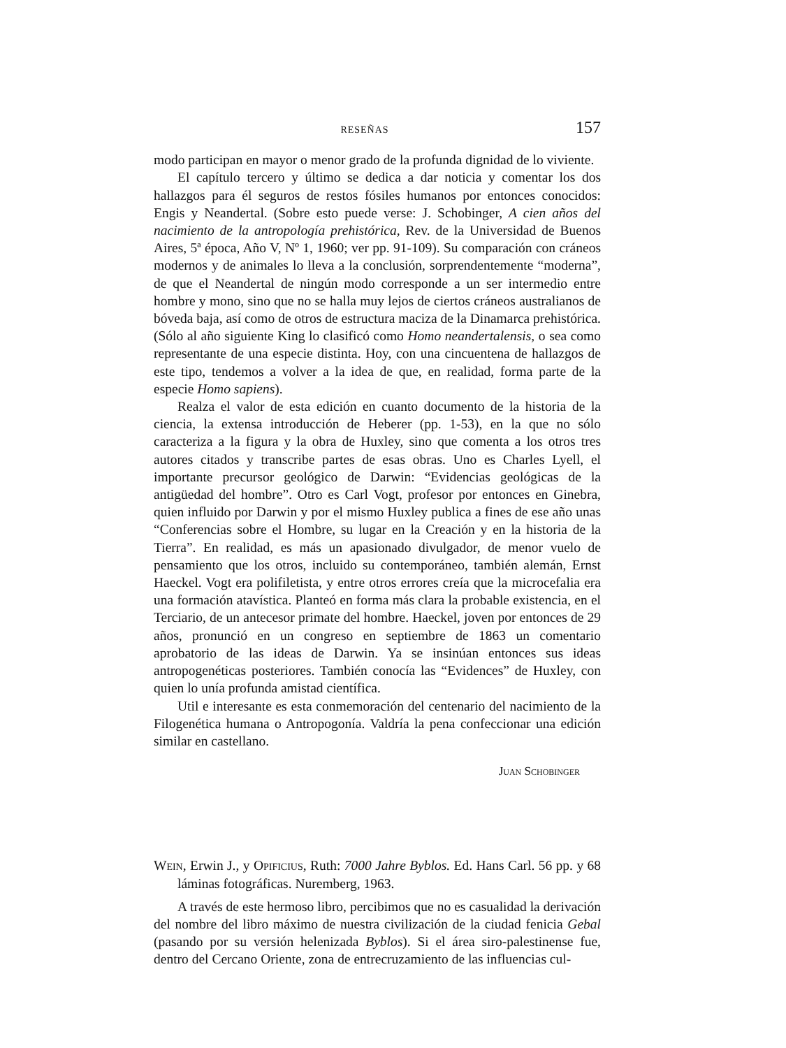RESEÑAS 157
modo participan en mayor o menor grado de la profunda dignidad de lo viviente.
El capítulo tercero y último se dedica a dar noticia y comentar los dos hallazgos para él seguros de restos fósiles humanos por entonces conocidos: Engis y Neandertal. (Sobre esto puede verse: J. Schobinger, A cien años del nacimiento de la antropología prehistórica, Rev. de la Universidad de Buenos Aires, 5ª época, Año V, Nº 1, 1960; ver pp. 91-109). Su comparación con cráneos modernos y de animales lo lleva a la conclusión, sorprendentemente “moderna”, de que el Neandertal de ningún modo corresponde a un ser intermedio entre hombre y mono, sino que no se halla muy lejos de ciertos cráneos australianos de bóveda baja, así como de otros de estructura maciza de la Dinamarca prehistórica. (Sólo al año siguiente King lo clasificó como Homo neandertalensis, o sea como representante de una especie distinta. Hoy, con una cincuentena de hallazgos de este tipo, tendemos a volver a la idea de que, en realidad, forma parte de la especie Homo sapiens).
Realza el valor de esta edición en cuanto documento de la historia de la ciencia, la extensa introducción de Heberer (pp. 1-53), en la que no sólo caracteriza a la figura y la obra de Huxley, sino que comenta a los otros tres autores citados y transcribe partes de esas obras. Uno es Charles Lyell, el importante precursor geológico de Darwin: “Evidencias geológicas de la antigüedad del hombre”. Otro es Carl Vogt, profesor por entonces en Ginebra, quien influido por Darwin y por el mismo Huxley publica a fines de ese año unas “Conferencias sobre el Hombre, su lugar en la Creación y en la historia de la Tierra”. En realidad, es más un apasionado divulgador, de menor vuelo de pensamiento que los otros, incluido su contemporáneo, también alemán, Ernst Haeckel. Vogt era polifiletista, y entre otros errores creía que la microcefalia era una formación atavística. Planteó en forma más clara la probable existencia, en el Terciario, de un antecesor primate del hombre. Haeckel, joven por entonces de 29 años, pronunció en un congreso en septiembre de 1863 un comentario aprobatorio de las ideas de Darwin. Ya se insinúan entonces sus ideas antropogenéticas posteriores. También conocía las “Evidences” de Huxley, con quien lo unía profunda amistad científica.
Util e interesante es esta conmemoración del centenario del nacimiento de la Filogenética humana o Antropogonía. Valdría la pena confeccionar una edición similar en castellano.
Juan Schobinger
Wein, Erwin J., y Opificius, Ruth: 7000 Jahre Byblos. Ed. Hans Carl. 56 pp. y 68 láminas fotográficas. Nuremberg, 1963.
A través de este hermoso libro, percibimos que no es casualidad la derivación del nombre del libro máximo de nuestra civilización de la ciudad fenicia Gebal (pasando por su versión helenizada Byblos). Si el área siro-palestinense fue, dentro del Cercano Oriente, zona de entrecruzamiento de las influencias cul-